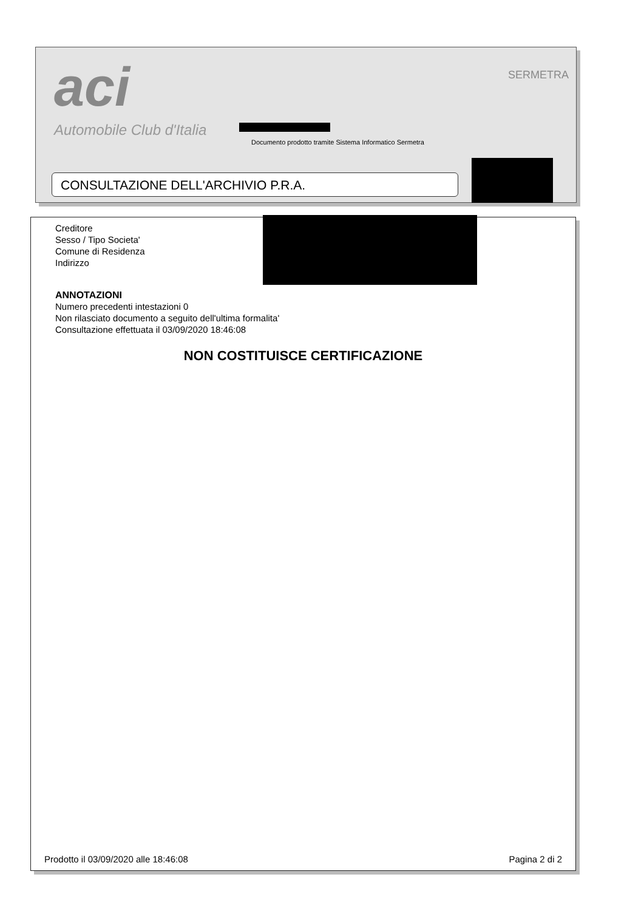aci
Automobile Club d'Italia
SERMETRA
Documento prodotto tramite Sistema Informatico Sermetra
CONSULTAZIONE DELL'ARCHIVIO P.R.A.
Creditore
Sesso / Tipo Societa'
Comune di Residenza
Indirizzo
ANNOTAZIONI
Numero precedenti intestazioni 0
Non rilasciato documento a seguito dell'ultima formalita'
Consultazione effettuata il 03/09/2020 18:46:08
NON COSTITUISCE CERTIFICAZIONE
Prodotto il 03/09/2020 alle 18:46:08 Pagina 2 di 2